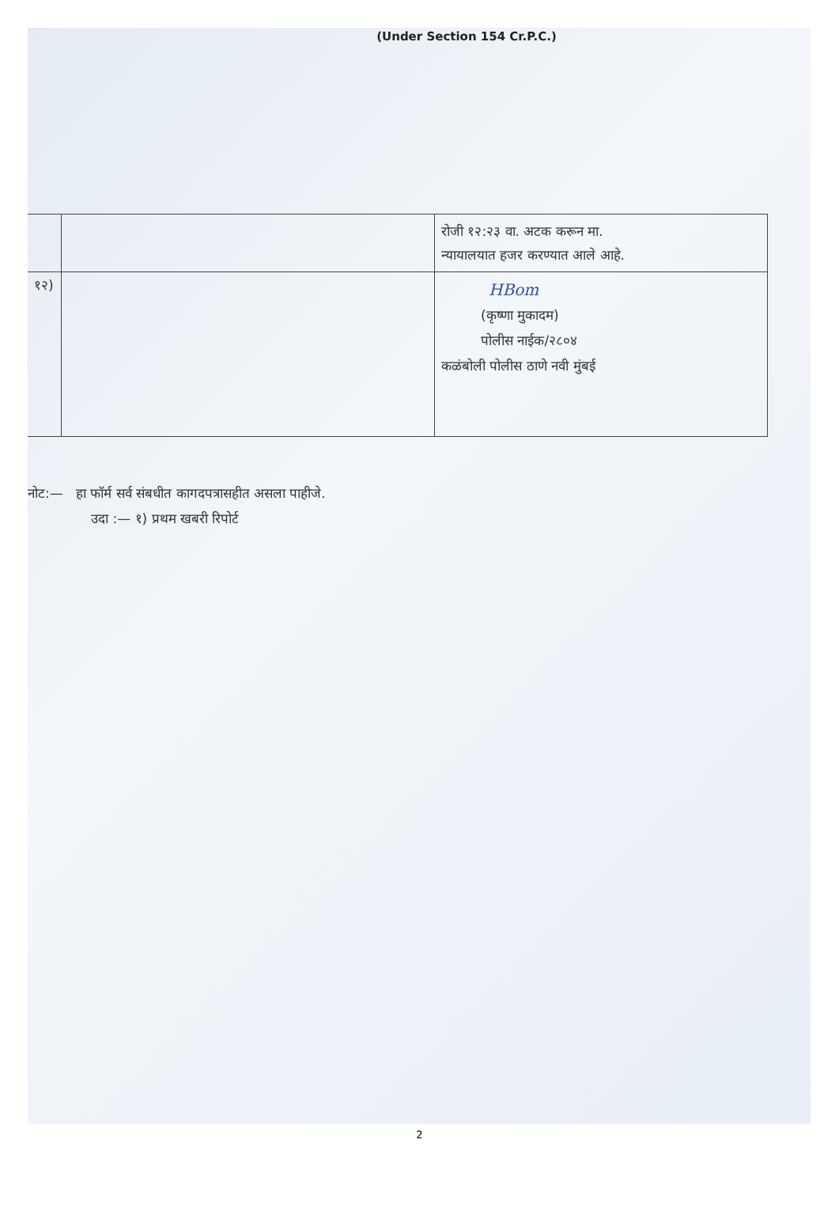(Under Section 154 Cr.P.C.)
| | | रोजी १२:२३ वा. अटक करून मा. न्यायालयात हजर करण्यात आले आहे. |
| १२) | | HBom (कृष्णा मुकादम) पोलीस नाईक/२८०४ कळंबोली पोलीस ठाणे नवी मुंबई |
नोट:— हा फॉर्म सर्व संबधीत कागदपत्रासहीत असला पाहीजे.
उदा :— १) प्रथम खबरी रिपोर्ट
2